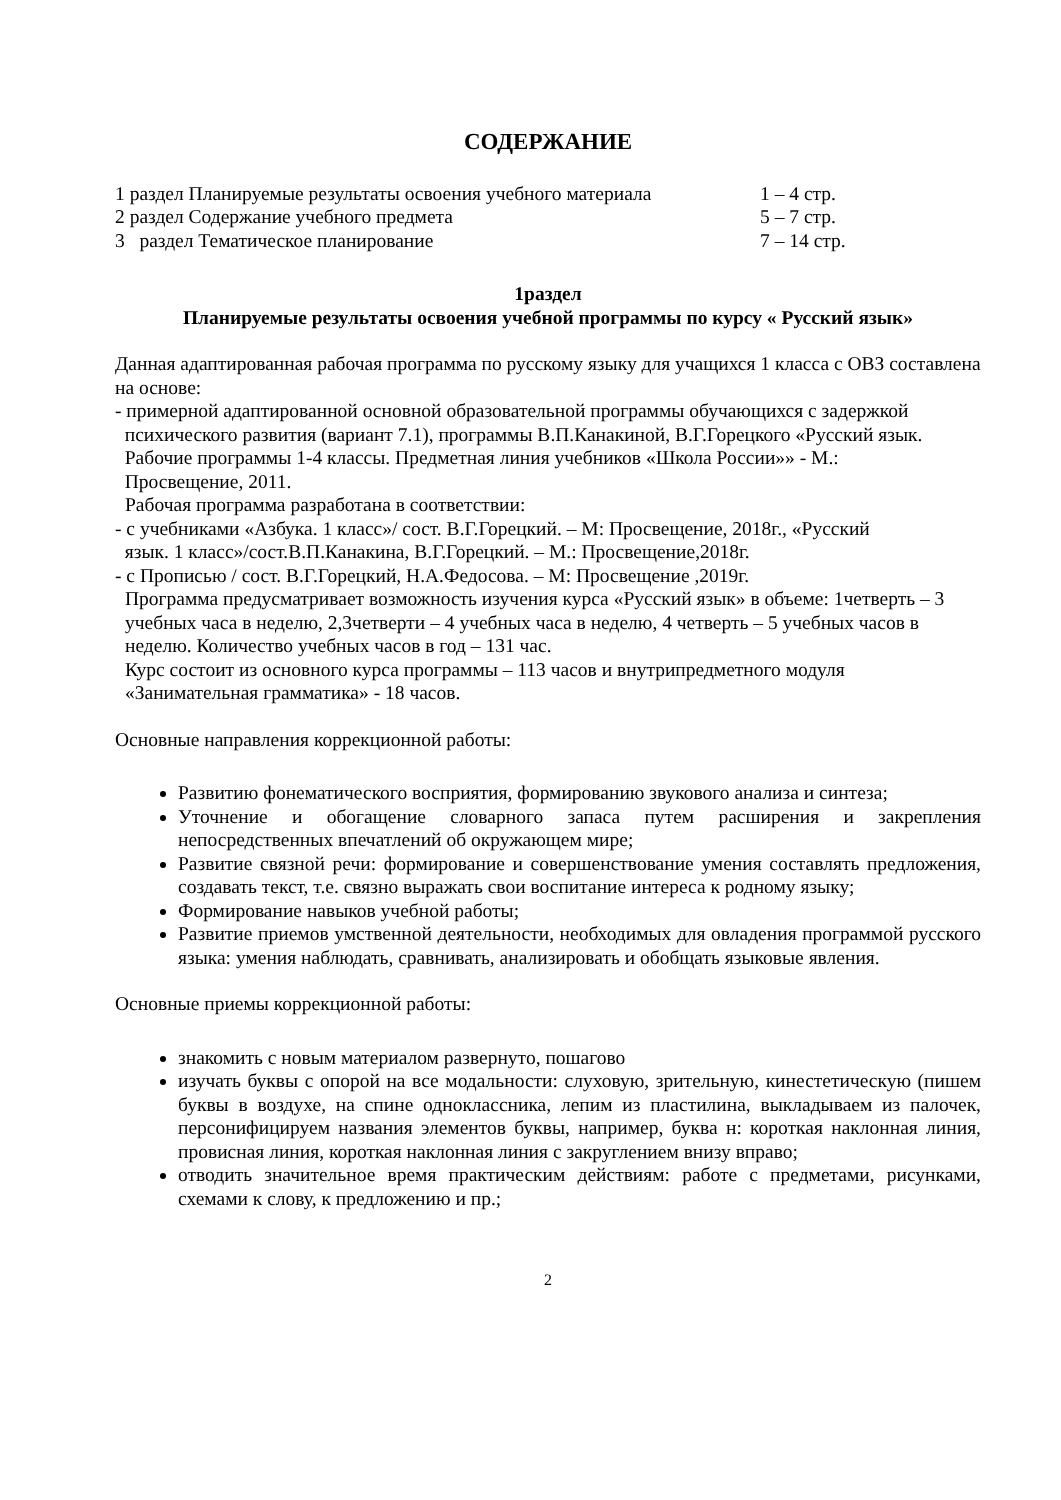СОДЕРЖАНИЕ
1 раздел Планируемые результаты освоения учебного материала 1 – 4 стр.
2 раздел Содержание учебного предмета 5 – 7 стр.
3 раздел Тематическое планирование 7 – 14 стр.
1раздел
Планируемые результаты освоения учебной программы по курсу « Русский язык»
Данная адаптированная рабочая программа по русскому языку для учащихся 1 класса с ОВЗ составлена на основе:
- примерной адаптированной основной образовательной программы обучающихся с задержкой
психического развития (вариант 7.1), программы В.П.Канакиной, В.Г.Горецкого «Русский язык.
Рабочие программы 1-4 классы. Предметная линия учебников «Школа России»» - М.:
Просвещение, 2011.
Рабочая программа разработана в соответствии:
- с учебниками «Азбука. 1 класс»/ сост. В.Г.Горецкий. – М: Просвещение, 2018г., «Русский
язык. 1 класс»/сост.В.П.Канакина, В.Г.Горецкий. – М.: Просвещение,2018г.
- с Прописью / сост. В.Г.Горецкий, Н.А.Федосова. – М: Просвещение ,2019г.
Программа предусматривает возможность изучения курса «Русский язык» в объеме: 1четверть – 3 учебных часа в неделю, 2,3четверти – 4 учебных часа в неделю, 4 четверть – 5 учебных часов в неделю. Количество учебных часов в год – 131 час.
Курс состоит из основного курса программы – 113 часов и внутрипредметного модуля «Занимательная грамматика» - 18 часов.
Основные направления коррекционной работы:
Развитию фонематического восприятия, формированию звукового анализа и синтеза;
Уточнение и обогащение словарного запаса путем расширения и закрепления непосредственных впечатлений об окружающем мире;
Развитие связной речи: формирование и совершенствование умения составлять предложения, создавать текст, т.е. связно выражать свои воспитание интереса к родному языку;
Формирование навыков учебной работы;
Развитие приемов умственной деятельности, необходимых для овладения программой русского языка: умения наблюдать, сравнивать, анализировать и обобщать языковые явления.
Основные приемы коррекционной работы:
знакомить с новым материалом развернуто, пошагово
изучать буквы с опорой на все модальности: слуховую, зрительную, кинестетическую (пишем буквы в воздухе, на спине одноклассника, лепим из пластилина, выкладываем из палочек, персонифицируем названия элементов буквы, например, буква н: короткая наклонная линия, провисная линия, короткая наклонная линия с закруглением внизу вправо;
отводить значительное время практическим действиям: работе с предметами, рисунками, схемами к слову, к предложению и пр.;
2